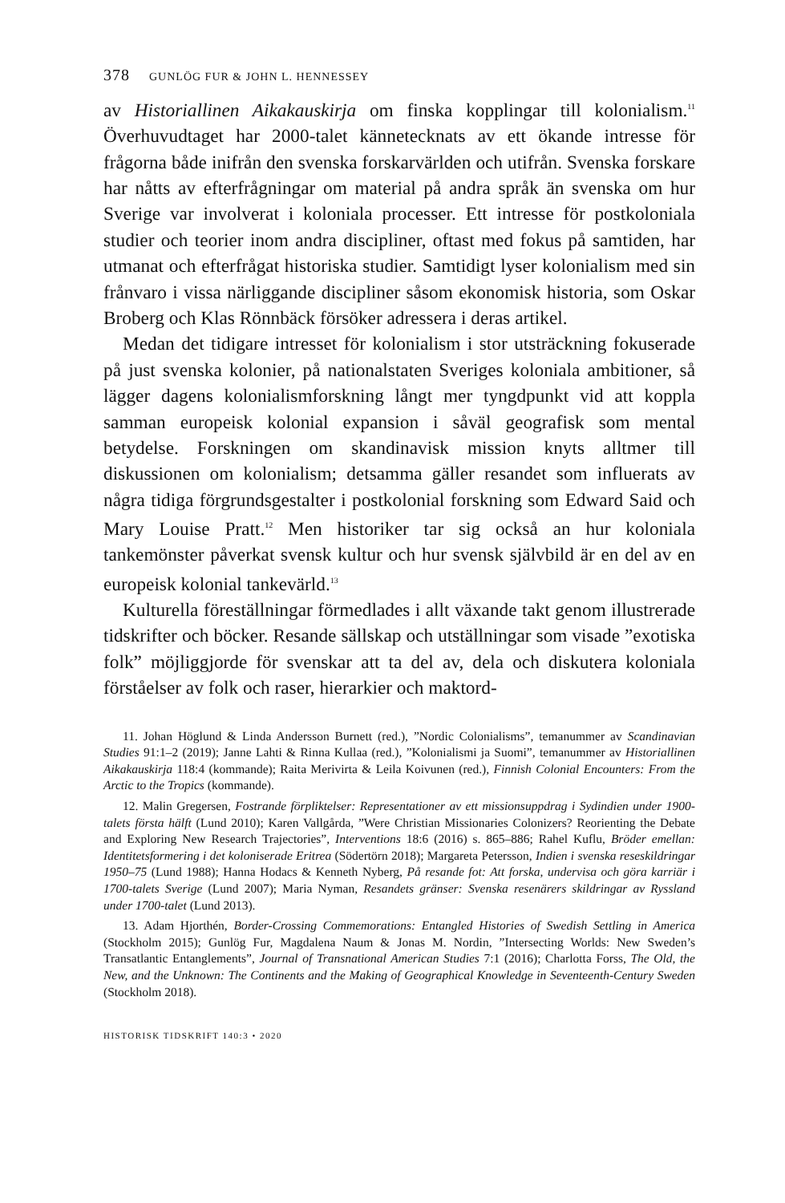378 GUNLÖG FUR & JOHN L. HENNESSEY
av Historiallinen Aikakauskirja om finska kopplingar till kolonialism.<sup>11</sup> Överhuvudtaget har 2000-talet kännetecknats av ett ökande intresse för frågorna både inifrån den svenska forskarvärlden och utifrån. Svenska forskare har nåtts av efterfrågningar om material på andra språk än svenska om hur Sverige var involverat i koloniala processer. Ett intresse för postkoloniala studier och teorier inom andra discipliner, oftast med fokus på samtiden, har utmanat och efterfrågat historiska studier. Samtidigt lyser kolonialism med sin frånvaro i vissa närliggande discipliner såsom ekonomisk historia, som Oskar Broberg och Klas Rönnbäck försöker adressera i deras artikel.
Medan det tidigare intresset för kolonialism i stor utsträckning fokuserade på just svenska kolonier, på nationalstaten Sveriges koloniala ambitioner, så lägger dagens kolonialismforskning långt mer tyngdpunkt vid att koppla samman europeisk kolonial expansion i såväl geografisk som mental betydelse. Forskningen om skandinavisk mission knyts alltmer till diskussionen om kolonialism; detsamma gäller resandet som influerats av några tidiga förgrundsgestalter i postkolonial forskning som Edward Said och Mary Louise Pratt.<sup>12</sup> Men historiker tar sig också an hur koloniala tankemönster påverkat svensk kultur och hur svensk självbild är en del av en europeisk kolonial tankevärld.<sup>13</sup>
Kulturella föreställningar förmedlades i allt växande takt genom illustrerade tidskrifter och böcker. Resande sällskap och utställningar som visade ”exotiska folk” möjliggjorde för svenskar att ta del av, dela och diskutera koloniala förståelser av folk och raser, hierarkier och maktord-
11. Johan Höglund & Linda Andersson Burnett (red.), ”Nordic Colonialisms”, temanummer av Scandinavian Studies 91:1–2 (2019); Janne Lahti & Rinna Kullaa (red.), ”Kolonialismi ja Suomi”, temanummer av Historiallinen Aikakauskirja 118:4 (kommande); Raita Merivirta & Leila Koivunen (red.), Finnish Colonial Encounters: From the Arctic to the Tropics (kommande).
12. Malin Gregersen, Fostrande förpliktelser: Representationer av ett missionsuppdrag i Sydindien under 1900-talets första hälft (Lund 2010); Karen Vallgårda, ”Were Christian Missionaries Colonizers? Reorienting the Debate and Exploring New Research Trajectories”, Interventions 18:6 (2016) s. 865–886; Rahel Kuflu, Bröder emellan: Identitetsformering i det koloniserade Eritrea (Södertörn 2018); Margareta Petersson, Indien i svenska reseskildringar 1950–75 (Lund 1988); Hanna Hodacs & Kenneth Nyberg, På resande fot: Att forska, undervisa och göra karriär i 1700-talets Sverige (Lund 2007); Maria Nyman, Resandets gränser: Svenska resenärers skildringar av Ryssland under 1700-talet (Lund 2013).
13. Adam Hjorthén, Border-Crossing Commemorations: Entangled Histories of Swedish Settling in America (Stockholm 2015); Gunlög Fur, Magdalena Naum & Jonas M. Nordin, ”Intersecting Worlds: New Sweden’s Transatlantic Entanglements”, Journal of Transnational American Studies 7:1 (2016); Charlotta Forss, The Old, the New, and the Unknown: The Continents and the Making of Geographical Knowledge in Seventeenth-Century Sweden (Stockholm 2018).
HISTORISK TIDSKRIFT 140:3 • 2020